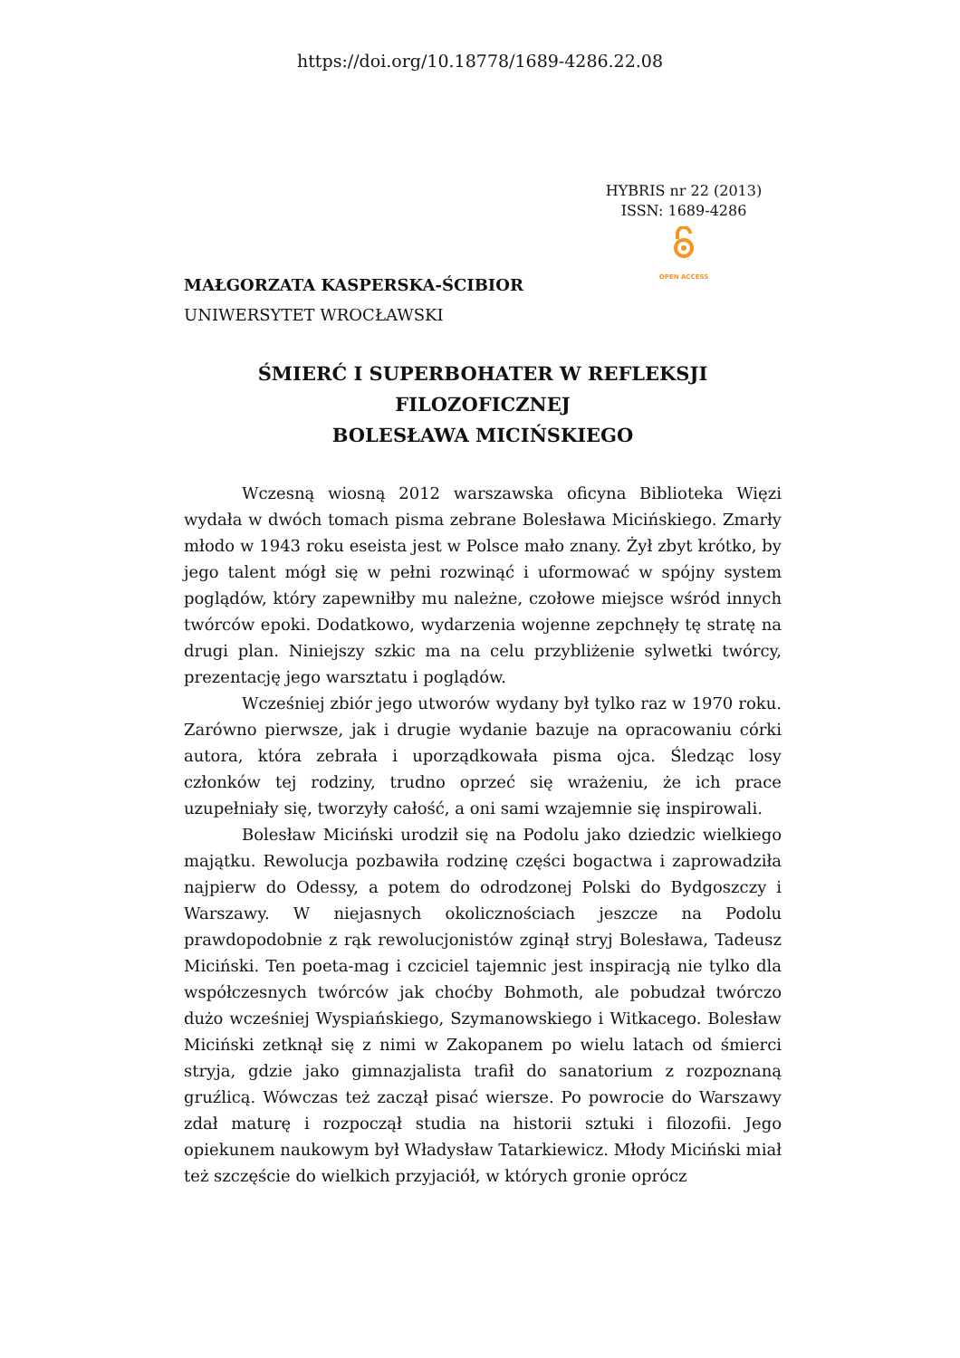https://doi.org/10.18778/1689-4286.22.08
HYBRIS nr 22 (2013)
ISSN: 1689-4286
OPEN ACCESS
MAŁGORZATA KASPERSKA-ŚCIBIOR
UNIWERSYTET WROCŁAWSKI
ŚMIERĆ I SUPERBOHATER W REFLEKSJI FILOZOFICZNEJ
BOLESŁAWA MICIŃSKIEGO
Wczesną wiosną 2012 warszawska oficyna Biblioteka Więzi wydała w dwóch tomach pisma zebrane Bolesława Micińskiego. Zmarły młodo w 1943 roku eseista jest w Polsce mało znany. Żył zbyt krótko, by jego talent mógł się w pełni rozwinąć i uformować w spójny system poglądów, który zapewniłby mu należne, czołowe miejsce wśród innych twórców epoki. Dodatkowo, wydarzenia wojenne zepchnęły tę stratę na drugi plan. Niniejszy szkic ma na celu przybliżenie sylwetki twórcy, prezentację jego warsztatu i poglądów.
Wcześniej zbiór jego utworów wydany był tylko raz w 1970 roku. Zarówno pierwsze, jak i drugie wydanie bazuje na opracowaniu córki autora, która zebrała i uporządkowała pisma ojca. Śledząc losy członków tej rodziny, trudno oprzeć się wrażeniu, że ich prace uzupełniały się, tworzyły całość, a oni sami wzajemnie się inspirowali.
Bolesław Miciński urodził się na Podolu jako dziedzic wielkiego majątku. Rewolucja pozbawiła rodzinę części bogactwa i zaprowadziła najpierw do Odessy, a potem do odrodzonej Polski do Bydgoszczy i Warszawy. W niejasnych okolicznościach jeszcze na Podolu prawdopodobnie z rąk rewolucjonistów zginął stryj Bolesława, Tadeusz Miciński. Ten poeta-mag i czciciel tajemnic jest inspiracją nie tylko dla współczesnych twórców jak choćby Bohmoth, ale pobudzał twórczo dużo wcześniej Wyspiańskiego, Szymanowskiego i Witkacego. Bolesław Miciński zetknął się z nimi w Zakopanem po wielu latach od śmierci stryja, gdzie jako gimnazjalista trafił do sanatorium z rozpoznaną gruźlicą. Wówczas też zaczął pisać wiersze. Po powrocie do Warszawy zdał maturę i rozpoczął studia na historii sztuki i filozofii. Jego opiekunem naukowym był Władysław Tatarkiewicz. Młody Miciński miał też szczęście do wielkich przyjaciół, w których gronie oprócz